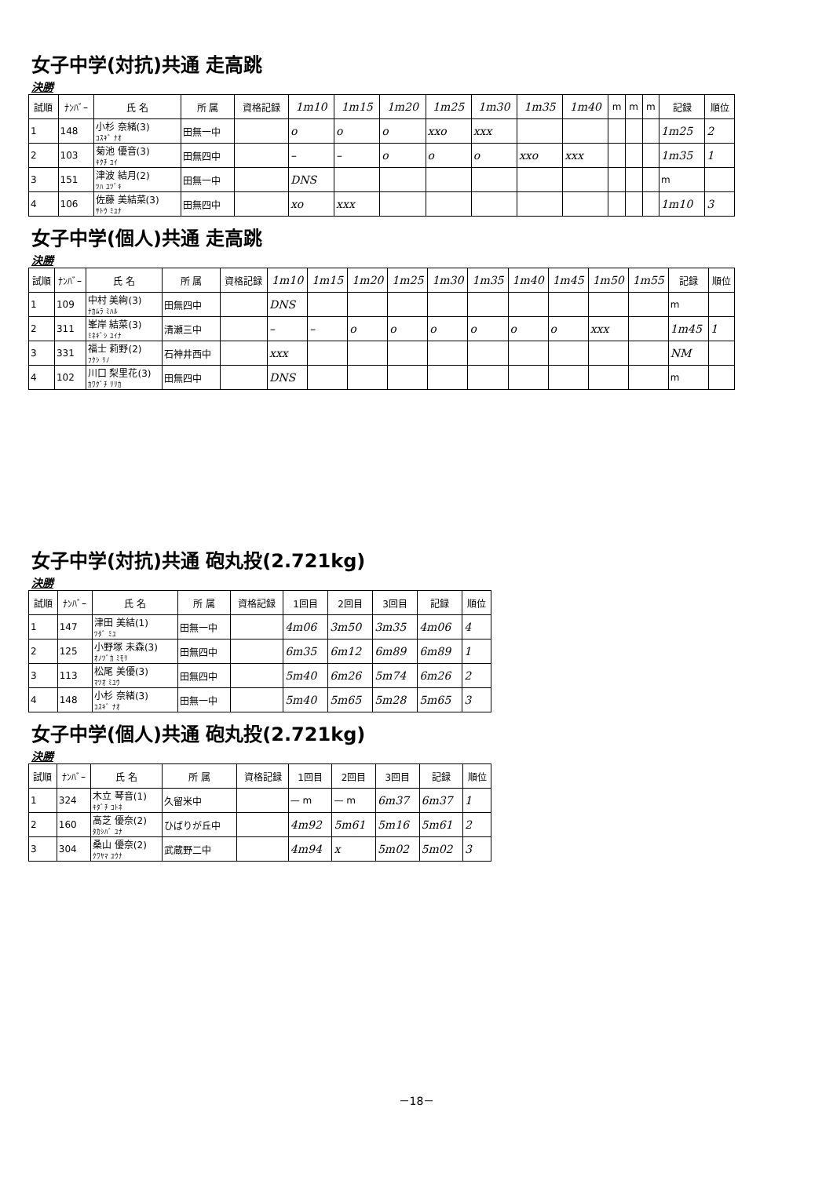女子中学(対抗)共通 走高跳
決勝
| 試順 | ﾅﾝﾊﾞｰ | 氏 名 | 所 属 | 資格記録 | 1m10 | 1m15 | 1m20 | 1m25 | 1m30 | 1m35 | 1m40 | m | m | m | 記録 | 順位 |
| --- | --- | --- | --- | --- | --- | --- | --- | --- | --- | --- | --- | --- | --- | --- | --- | --- |
| 1 | 148 | 小杉 奈緒(3) ｺｽｷﾞ ﾅｵ | 田無一中 | | o | o | o | xxo | xxx | | | | | | 1m25 | 2 |
| 2 | 103 | 菊池 優音(3) ｷｸﾁ ﾕｲ | 田無四中 | | – | – | o | o | o | xxo | xxx | | | | 1m35 | 1 |
| 3 | 151 | 津波 結月(2) ﾂﾊ ﾕﾂﾞｷ | 田無一中 | | DNS | | | | | | | | | | m | |
| 4 | 106 | 佐藤 美結菜(3) ｻﾄｳ ﾐﾕﾅ | 田無四中 | | xo | xxx | | | | | | | | | 1m10 | 3 |
女子中学(個人)共通 走高跳
決勝
| 試順 | ﾅﾝﾊﾞｰ | 氏 名 | 所 属 | 資格記録 | 1m10 | 1m15 | 1m20 | 1m25 | 1m30 | 1m35 | 1m40 | 1m45 | 1m50 | 1m55 | 記録 | 順位 |
| --- | --- | --- | --- | --- | --- | --- | --- | --- | --- | --- | --- | --- | --- | --- | --- | --- |
| 1 | 109 | 中村 美絢(3) ﾅｶﾑﾗ ﾐﾊﾙ | 田無四中 | | DNS | | | | | | | | | | m | |
| 2 | 311 | 峯岸 結菜(3) ﾐﾈｷﾞｼ ﾕｲﾅ | 清瀬三中 | | – | – | o | o | o | o | o | o | xxx | | 1m45 | 1 |
| 3 | 331 | 福士 莉野(2) ﾌｸｼ ﾘﾉ | 石神井西中 | | xxx | | | | | | | | | | NM | |
| 4 | 102 | 川口 梨里花(3) ｶﾜｸﾞﾁ ﾘﾘｶ | 田無四中 | | DNS | | | | | | | | | | m | |
女子中学(対抗)共通 砲丸投(2.721kg)
決勝
| 試順 | ﾅﾝﾊﾞｰ | 氏 名 | 所 属 | 資格記録 | 1回目 | 2回目 | 3回目 | 記録 | 順位 |
| --- | --- | --- | --- | --- | --- | --- | --- | --- | --- |
| 1 | 147 | 津田 美結(1) ﾂﾀﾞ ﾐﾕ | 田無一中 | | 4m06 | 3m50 | 3m35 | 4m06 | 4 |
| 2 | 125 | 小野塚 未森(3) ｵﾉﾂﾞｶ ﾐﾓﾘ | 田無四中 | | 6m35 | 6m12 | 6m89 | 6m89 | 1 |
| 3 | 113 | 松尾 美優(3) ﾏﾂｵ ﾐﾕｳ | 田無四中 | | 5m40 | 6m26 | 5m74 | 6m26 | 2 |
| 4 | 148 | 小杉 奈緒(3) ｺｽｷﾞ ﾅｵ | 田無一中 | | 5m40 | 5m65 | 5m28 | 5m65 | 3 |
女子中学(個人)共通 砲丸投(2.721kg)
決勝
| 試順 | ﾅﾝﾊﾞｰ | 氏 名 | 所 属 | 資格記録 | 1回目 | 2回目 | 3回目 | 記録 | 順位 |
| --- | --- | --- | --- | --- | --- | --- | --- | --- | --- |
| 1 | 324 | 木立 琴音(1) ｷﾀﾞﾁ ｺﾄﾈ | 久留米中 | | — m | — m | 6m37 | 6m37 | 1 |
| 2 | 160 | 高芝 優奈(2) ﾀｶｼﾊﾞ ﾕﾅ | ひばりが丘中 | | 4m92 | 5m61 | 5m16 | 5m61 | 2 |
| 3 | 304 | 桑山 優奈(2) ｸﾜﾔﾏ ﾕｳﾅ | 武蔵野二中 | | 4m94 | x | 5m02 | 5m02 | 3 |
－18－